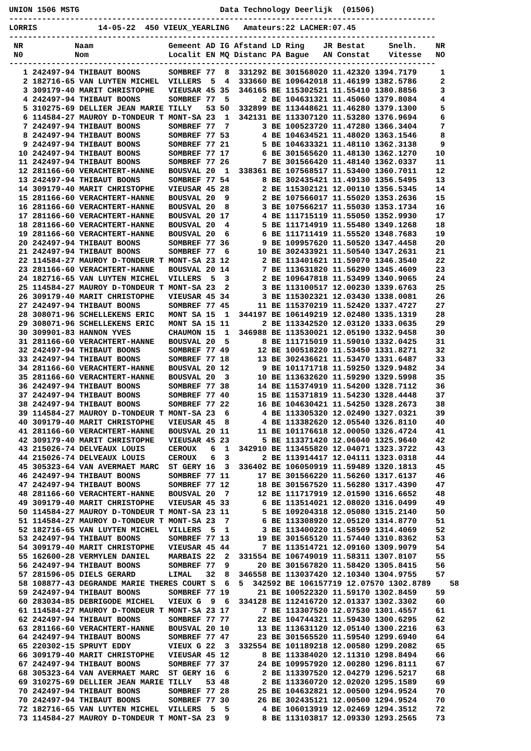UNION 1506 MSTG                              Data Technology Deerlijk  (01506)
-------------------------------------------------------------------------------------------
LORRIS             14-05-22  450 VIEUX_YEARLING   Amateurs:22 LACHER:07.45
-------------------------------------------------------------------------------------------
 NR           Naam                Gemeent AD IG Afstand LD Ring    JR Bestat     Snelh.    NR
 N0           Nom                 Localit EN MQ Distanc PA Bague   AN Constat    Vitesse   NO
-------------------------------------------------------------------------------------------
   1 242497-94 THIBAUT BOONS      SOMBREF 77  8  331292 BE 301568020 11.42320 1394.7179     1
   2 182716-65 VAN LUYTEN MICHEL  VILLERS  5  4  333660 BE 109642018 11.46199 1382.5786     2
   3 309179-40 MARIT CHRISTOPHE   VIEUSAR 45 35  346165 BE 115302521 11.55410 1380.8856     3
   4 242497-94 THIBAUT BOONS      SOMBREF 77  5       2 BE 104631321 11.45060 1379.8084     4
   5 310275-69 DELLIER JEAN MARIE TILLY   53 50  332899 BE 113448621 11.46280 1379.1300     5
   6 114584-27 MAUROY D-TONDEUR T MONT-SA 23  1  342131 BE 113307120 11.53280 1376.9694     6
   7 242497-94 THIBAUT BOONS      SOMBREF 77  7       3 BE 100523720 11.47280 1366.3404     7
   8 242497-94 THIBAUT BOONS      SOMBREF 77 53       4 BE 104634521 11.48020 1363.1546     8
   9 242497-94 THIBAUT BOONS      SOMBREF 77 21       5 BE 104633321 11.48110 1362.3138     9
  10 242497-94 THIBAUT BOONS      SOMBREF 77 17       6 BE 301565620 11.48130 1362.1270    10
  11 242497-94 THIBAUT BOONS      SOMBREF 77 26       7 BE 301566420 11.48140 1362.0337    11
  12 281166-60 VERACHTERT-HANNE   BOUSVAL 20  1  338361 BE 107568517 11.53400 1360.7011    12
  13 242497-94 THIBAUT BOONS      SOMBREF 77 54       8 BE 302435421 11.49130 1356.5495    13
  14 309179-40 MARIT CHRISTOPHE   VIEUSAR 45 28       2 BE 115302121 12.00110 1356.5345    14
  15 281166-60 VERACHTERT-HANNE   BOUSVAL 20  9       2 BE 107566017 11.55020 1353.2636    15
  16 281166-60 VERACHTERT-HANNE   BOUSVAL 20  8       3 BE 107566217 11.55030 1353.1734    16
  17 281166-60 VERACHTERT-HANNE   BOUSVAL 20 17       4 BE 111715119 11.55050 1352.9930    17
  18 281166-60 VERACHTERT-HANNE   BOUSVAL 20  4       5 BE 111714919 11.55480 1349.1268    18
  19 281166-60 VERACHTERT-HANNE   BOUSVAL 20  6       6 BE 111711419 11.55520 1348.7683    19
  20 242497-94 THIBAUT BOONS      SOMBREF 77 36       9 BE 109957620 11.50520 1347.4458    20
  21 242497-94 THIBAUT BOONS      SOMBREF 77  6      10 BE 302433921 11.50540 1347.2631    21
  22 114584-27 MAUROY D-TONDEUR T MONT-SA 23 12       2 BE 113401621 11.59070 1346.3540    22
  23 281166-60 VERACHTERT-HANNE   BOUSVAL 20 14       7 BE 113631820 11.56290 1345.4609    23
  24 182716-65 VAN LUYTEN MICHEL  VILLERS  5  3       2 BE 109647818 11.53499 1340.9065    24
  25 114584-27 MAUROY D-TONDEUR T MONT-SA 23  2       3 BE 113100517 12.00230 1339.6763    25
  26 309179-40 MARIT CHRISTOPHE   VIEUSAR 45 34       3 BE 115302321 12.03430 1338.0081    26
  27 242497-94 THIBAUT BOONS      SOMBREF 77 45      11 BE 115370219 11.52420 1337.4727    27
  28 308071-96 SCHELLEKENS ERIC   MONT SA 15  1  344197 BE 106149219 12.02480 1335.1319    28
  29 308071-96 SCHELLEKENS ERIC   MONT SA 15 11       2 BE 113342520 12.03120 1333.0635    29
  30 309901-83 HANNON YVES        CHAUMON 15  1  346988 BE 113530021 12.05190 1332.9458    30
  31 281166-60 VERACHTERT-HANNE   BOUSVAL 20  5       8 BE 111715019 11.59010 1332.0425    31
  32 242497-94 THIBAUT BOONS      SOMBREF 77 49      12 BE 100518220 11.53450 1331.8271    32
  33 242497-94 THIBAUT BOONS      SOMBREF 77 18      13 BE 302436621 11.53470 1331.6487    33
  34 281166-60 VERACHTERT-HANNE   BOUSVAL 20 12       9 BE 101171718 11.59250 1329.9482    34
  35 281166-60 VERACHTERT-HANNE   BOUSVAL 20  3      10 BE 113632620 11.59290 1329.5998    35
  36 242497-94 THIBAUT BOONS      SOMBREF 77 38      14 BE 115374919 11.54200 1328.7112    36
  37 242497-94 THIBAUT BOONS      SOMBREF 77 40      15 BE 115371819 11.54230 1328.4448    37
  38 242497-94 THIBAUT BOONS      SOMBREF 77 22      16 BE 104630421 11.54250 1328.2673    38
  39 114584-27 MAUROY D-TONDEUR T MONT-SA 23  6       4 BE 113305320 12.02490 1327.0321    39
  40 309179-40 MARIT CHRISTOPHE   VIEUSAR 45  8       4 BE 113382620 12.05540 1326.8110    40
  41 281166-60 VERACHTERT-HANNE   BOUSVAL 20 11      11 BE 101176618 12.00050 1326.4724    41
  42 309179-40 MARIT CHRISTOPHE   VIEUSAR 45 23       5 BE 113371420 12.06040 1325.9640    42
  43 215026-74 DELVEAUX LOUIS     CEROUX   6  1  342910 BE 113455820 12.04071 1323.3722    43
  44 215026-74 DELVEAUX LOUIS     CEROUX   6  3       2 BE 113914417 12.04111 1323.0318    44
  45 305323-64 VAN AVERMAET MARC  ST GERY 16  3  336402 BE 106050919 11.59489 1320.1813    45
  46 242497-94 THIBAUT BOONS      SOMBREF 77 11      17 BE 301566220 11.56260 1317.6137    46
  47 242497-94 THIBAUT BOONS      SOMBREF 77 12      18 BE 301567520 11.56280 1317.4390    47
  48 281166-60 VERACHTERT-HANNE   BOUSVAL 20  7      12 BE 111717919 12.01590 1316.6652    48
  49 309179-40 MARIT CHRISTOPHE   VIEUSAR 45 33       6 BE 113514021 12.08020 1316.0499    49
  50 114584-27 MAUROY D-TONDEUR T MONT-SA 23 11       5 BE 109204318 12.05080 1315.2140    50
  51 114584-27 MAUROY D-TONDEUR T MONT-SA 23  7       6 BE 113308920 12.05120 1314.8770    51
  52 182716-65 VAN LUYTEN MICHEL  VILLERS  5  1       3 BE 113400220 11.58509 1314.4069    52
  53 242497-94 THIBAUT BOONS      SOMBREF 77 13      19 BE 301565120 11.57440 1310.8362    53
  54 309179-40 MARIT CHRISTOPHE   VIEUSAR 45 44       7 BE 113514721 12.09160 1309.9079    54
  55 162600-28 VERMYLEN DANIEL    MARBAIS 22  2  331554 BE 106749019 11.58311 1307.8107    55
  56 242497-94 THIBAUT BOONS      SOMBREF 77  9      20 BE 301567820 11.58420 1305.8415    56
  57 281596-05 DIELS GERARD       LIMAL   32  8  346558 BE 113037420 12.10340 1304.9755    57
  58 108877-43 DEGRANDE MARIE THERES COURT S  6  5  342592 BE 106157719 12.07570 1302.8789    58
  59 242497-94 THIBAUT BOONS      SOMBREF 77 19      21 BE 100522320 11.59170 1302.8459    59
  60 283034-85 DEBRIGODE MICHEL   VIEUX G  9  6  334128 BE 112416720 12.01337 1302.3302    60
  61 114584-27 MAUROY D-TONDEUR T MONT-SA 23 17       7 BE 113307520 12.07530 1301.4557    61
  62 242497-94 THIBAUT BOONS      SOMBREF 77 77      22 BE 104744321 11.59430 1300.6295    62
  63 281166-60 VERACHTERT-HANNE   BOUSVAL 20 10      13 BE 113631120 12.05140 1300.2216    63
  64 242497-94 THIBAUT BOONS      SOMBREF 77 47      23 BE 301565520 11.59540 1299.6940    64
  65 220302-15 SPRUYT EDDY        VIEUX G 22  3  332554 BE 101189218 12.00580 1299.2082    65
  66 309179-40 MARIT CHRISTOPHE   VIEUSAR 45 12       8 BE 113384020 12.11310 1298.8494    66
  67 242497-94 THIBAUT BOONS      SOMBREF 77 37      24 BE 109957920 12.00280 1296.8111    67
  68 305323-64 VAN AVERMAET MARC  ST GERY 16  6       2 BE 113397520 12.04279 1296.5217    68
  69 310275-69 DELLIER JEAN MARIE TILLY   53 48       2 BE 113360720 12.02020 1295.1589    69
  70 242497-94 THIBAUT BOONS      SOMBREF 77 28      25 BE 104632821 12.00500 1294.9524    70
  70 242497-94 THIBAUT BOONS      SOMBREF 77 30      26 BE 302435121 12.00500 1294.9524    70
  72 182716-65 VAN LUYTEN MICHEL  VILLERS  5  5       4 BE 106013919 12.02469 1294.3512    72
  73 114584-27 MAUROY D-TONDEUR T MONT-SA 23  9       8 BE 113103817 12.09330 1293.2565    73